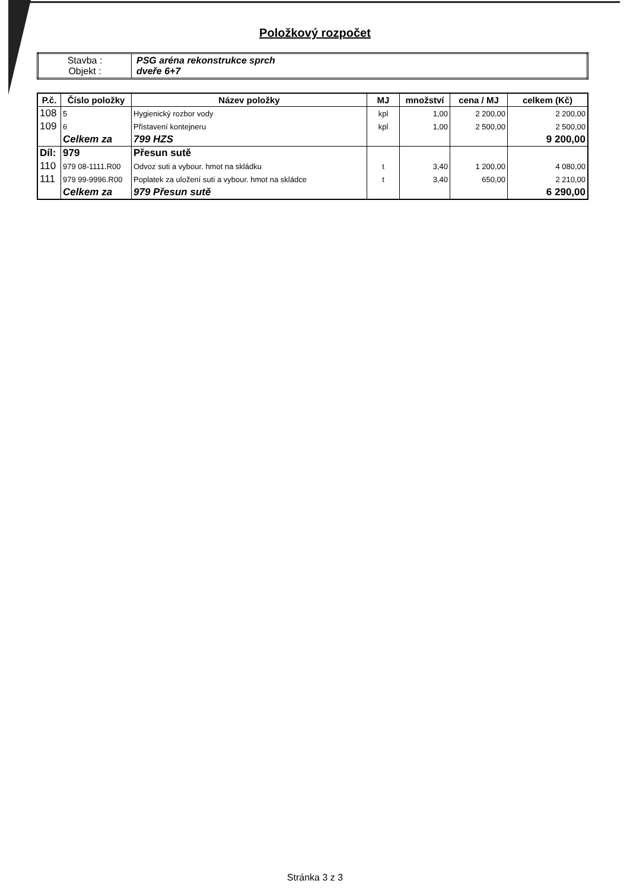Položkový rozpočet
| Stavba : Objekt : | PSG aréna rekonstrukce sprch dveře 6+7 |
| P.č. | Číslo položky | Název položky | MJ | množství | cena / MJ | celkem (Kč) |
| --- | --- | --- | --- | --- | --- | --- |
| 108 | 5 | Hygienický rozbor vody | kpl | 1,00 | 2 200,00 | 2 200,00 |
| 109 | 6 | Přistavení kontejneru | kpl | 1,00 | 2 500,00 | 2 500,00 |
| | Celkem za | 799 HZS | | | | 9 200,00 |
| Díl: | 979 | Přesun sutě | | | | |
| 110 | 979 08-1111.R00 | Odvoz suti a vybour. hmot na skládku | t | 3,40 | 1 200,00 | 4 080,00 |
| 111 | 979 99-9996.R00 | Poplatek za uložení suti a vybour. hmot na skládce | t | 3,40 | 650,00 | 2 210,00 |
| | Celkem za | 979 Přesun sutě | | | | 6 290,00 |
Stránka 3 z 3